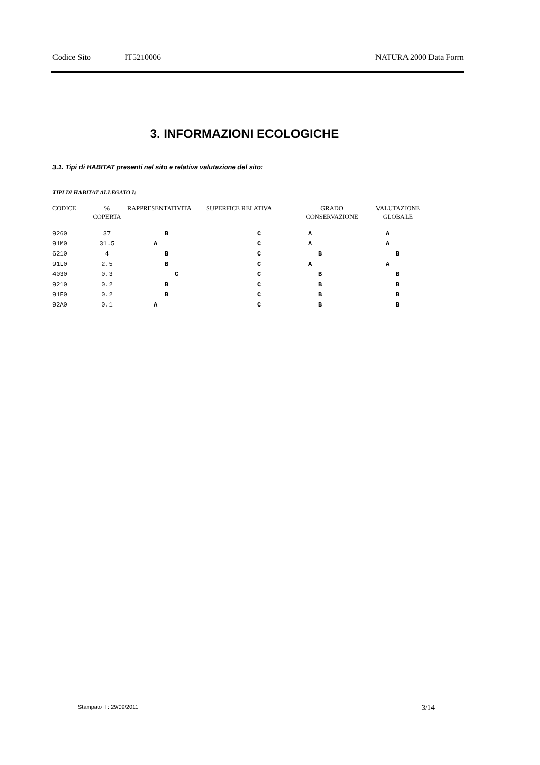Codice Sito IT5210006 NATURA 2000 Data Form
3. INFORMAZIONI ECOLOGICHE
3.1. Tipi di HABITAT presenti nel sito e relativa valutazione del sito:
TIPI DI HABITAT ALLEGATO I:
| CODICE | % COPERTA | RAPPRESENTATIVITA | SUPERFICE RELATIVA | GRADO CONSERVAZIONE | VALUTAZIONE GLOBALE |
| --- | --- | --- | --- | --- | --- |
| 9260 | 37 | B | C | A | A |
| 91M0 | 31.5 | A | C | A | A |
| 6210 | 4 | B | C | B | B |
| 91L0 | 2.5 | B | C | A | A |
| 4030 | 0.3 | C | C | B | B |
| 9210 | 0.2 | B | C | B | B |
| 91E0 | 0.2 | B | C | B | B |
| 92A0 | 0.1 | A | C | B | B |
Stampato il : 29/09/2011 3/14